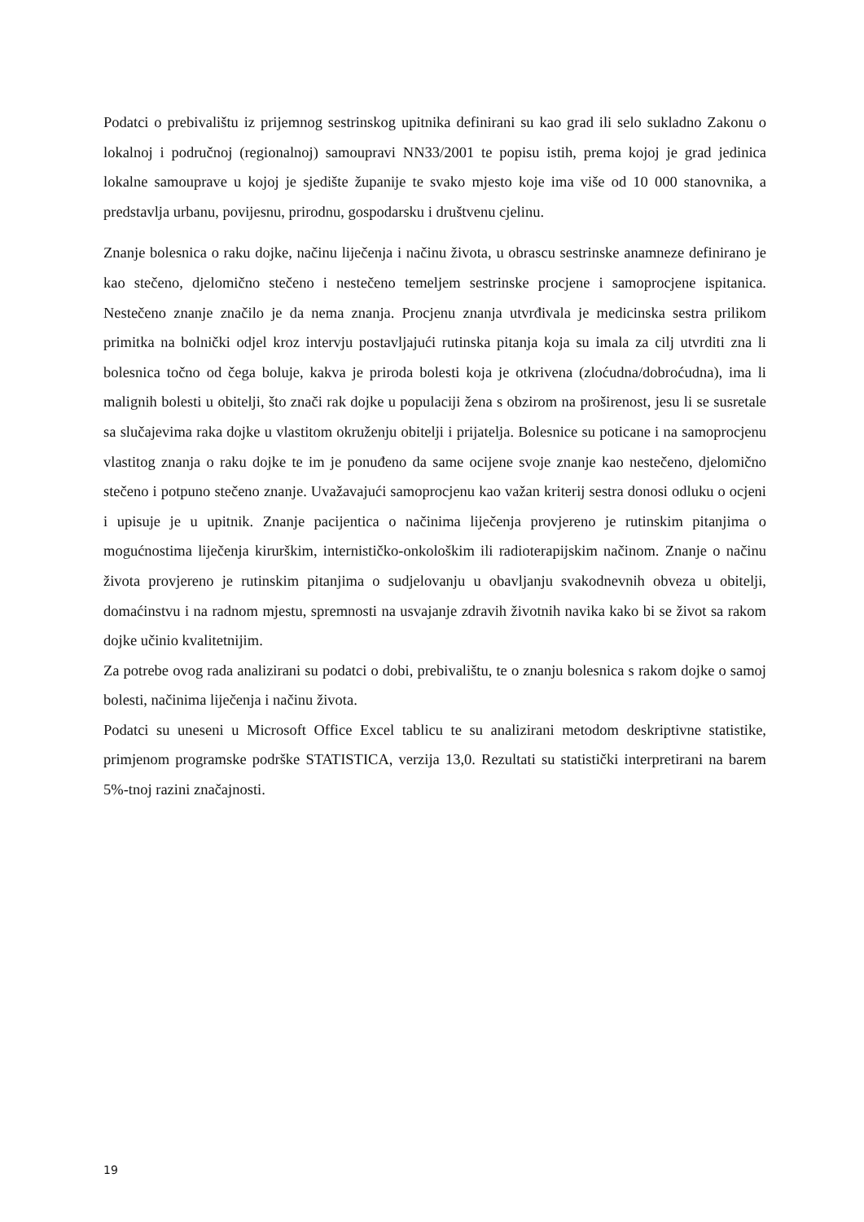Podatci o prebivalištu iz prijemnog sestrinskog upitnika definirani su kao grad ili selo sukladno Zakonu o lokalnoj i područnoj (regionalnoj) samoupravi NN33/2001 te popisu istih, prema kojoj je grad jedinica lokalne samouprave u kojoj je sjedište županije te svako mjesto koje ima više od 10 000 stanovnika, a predstavlja urbanu, povijesnu, prirodnu, gospodarsku i društvenu cjelinu.
Znanje bolesnica o raku dojke, načinu liječenja i načinu života, u obrascu sestrinske anamneze definirano je kao stečeno, djelomično stečeno i nestečeno temeljem sestrinske procjene i samoprocjene ispitanica. Nestečeno znanje značilo je da nema znanja. Procjenu znanja utvrđivala je medicinska sestra prilikom primitka na bolnički odjel kroz intervju postavljajući rutinska pitanja koja su imala za cilj utvrditi zna li bolesnica točno od čega boluje, kakva je priroda bolesti koja je otkrivena (zloćudna/dobroćudna), ima li malignih bolesti u obitelji, što znači rak dojke u populaciji žena s obzirom na proširenost, jesu li se susretale sa slučajevima raka dojke u vlastitom okruženju obitelji i prijatelja. Bolesnice su poticane i na samoprocjenu vlastitog znanja o raku dojke te im je ponuđeno da same ocijene svoje znanje kao nestečeno, djelomično stečeno i potpuno stečeno znanje. Uvažavajući samoprocjenu kao važan kriterij sestra donosi odluku o ocjeni i upisuje je u upitnik. Znanje pacijentica o načinima liječenja provjereno je rutinskim pitanjima o mogućnostima liječenja kirurškim, internističko-onkološkim ili radioterapijskim načinom. Znanje o načinu života provjereno je rutinskim pitanjima o sudjelovanju u obavljanju svakodnevnih obveza u obitelji, domaćinstvu i na radnom mjestu, spremnosti na usvajanje zdravih životnih navika kako bi se život sa rakom dojke učinio kvalitetnijim.
Za potrebe ovog rada analizirani su podatci o dobi, prebivalištu, te o znanju bolesnica s rakom dojke o samoj bolesti, načinima liječenja i načinu života.
Podatci su uneseni u Microsoft Office Excel tablicu te su analizirani metodom deskriptivne statistike, primjenom programske podrške STATISTICA, verzija 13,0. Rezultati su statistički interpretirani na barem 5%-tnoj razini značajnosti.
19